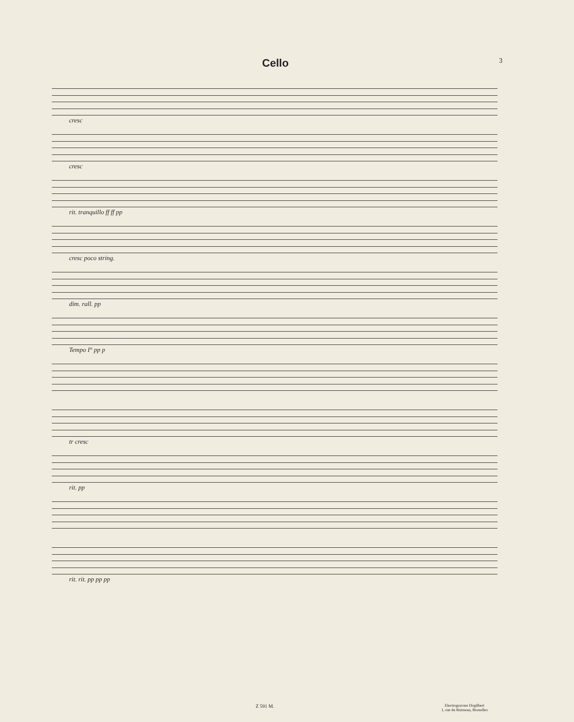Cello
3
cresc
cresc
rit. tranquillo ff ff pp
cresc poco string.
dim. rall. pp
Tempo I° pp p
tr cresc
rit. pp
rit. rit. pp pp pp
Z 591 M. Electrogravure Dogilbert
1, rue du Ruisseau, Bruxelles